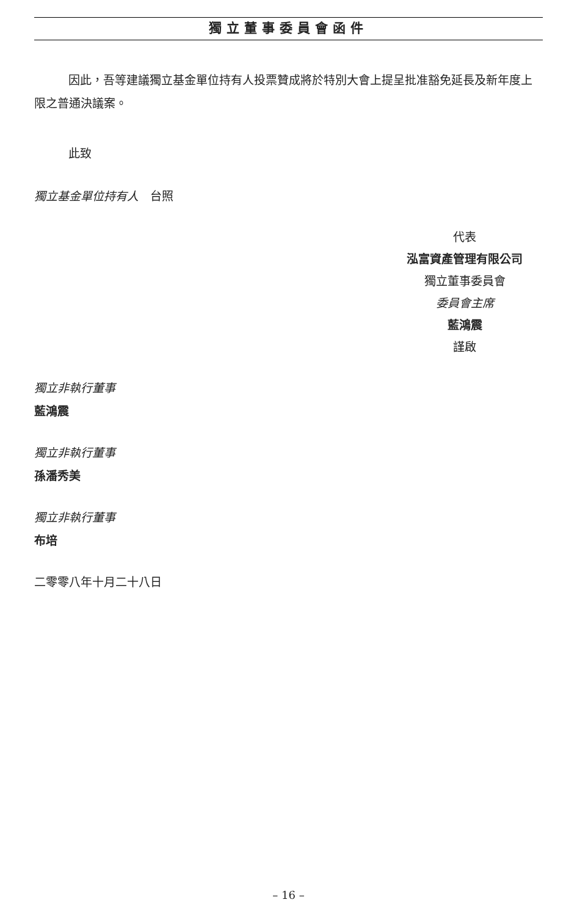獨立董事委員會函件
因此，吾等建議獨立基金單位持有人投票贊成將於特別大會上提呈批准豁免延長及新年度上限之普通決議案。
此致
獨立基金單位持有人　台照
代表
泓富資產管理有限公司
獨立董事委員會
委員會主席
藍鴻震
謹啟
獨立非執行董事
藍鴻震
獨立非執行董事
孫潘秀美
獨立非執行董事
布培
二零零八年十月二十八日
– 16 –